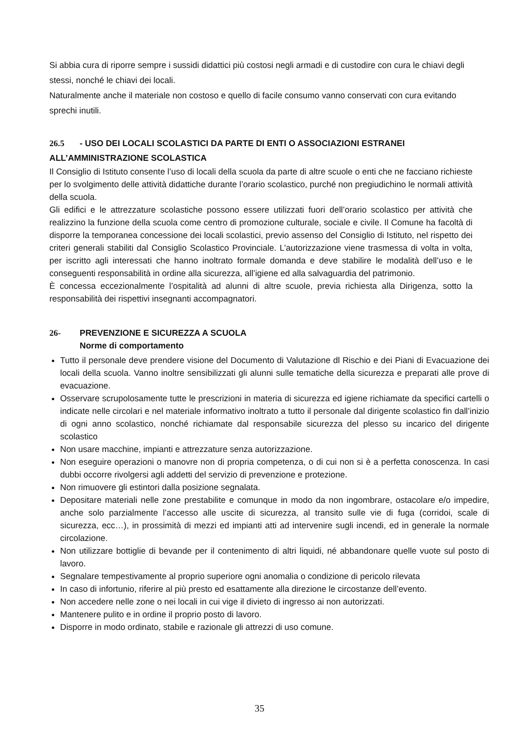Si abbia cura di riporre sempre i sussidi didattici più costosi negli armadi e di custodire con cura le chiavi degli stessi, nonché le chiavi dei locali.
Naturalmente anche il materiale non costoso e quello di facile consumo vanno conservati con cura evitando sprechi inutili.
26.5 - USO DEI LOCALI SCOLASTICI DA PARTE DI ENTI O ASSOCIAZIONI ESTRANEI ALL’AMMINISTRAZIONE SCOLASTICA
Il Consiglio di Istituto consente l’uso di locali della scuola da parte di altre scuole o enti che ne facciano richieste per lo svolgimento delle attività didattiche durante l’orario scolastico, purché non pregiudichino le normali attività della scuola.
Gli edifici e le attrezzature scolastiche possono essere utilizzati fuori dell’orario scolastico per attività che realizzino la funzione della scuola come centro di promozione culturale, sociale e civile. Il Comune ha facoltà di disporre la temporanea concessione dei locali scolastici, previo assenso del Consiglio di Istituto, nel rispetto dei criteri generali stabiliti dal Consiglio Scolastico Provinciale. L’autorizzazione viene trasmessa di volta in volta, per iscritto agli interessati che hanno inoltrato formale domanda e deve stabilire le modalità dell’uso e le conseguenti responsabilità in ordine alla sicurezza, all’igiene ed alla salvaguardia del patrimonio.
È concessa eccezionalmente l’ospitalità ad alunni di altre scuole, previa richiesta alla Dirigenza, sotto la responsabilità dei rispettivi insegnanti accompagnatori.
26- PREVENZIONE E SICUREZZA A SCUOLA
Norme di comportamento
Tutto il personale deve prendere visione del Documento di Valutazione dl Rischio e dei Piani di Evacuazione dei locali della scuola. Vanno inoltre sensibilizzati gli alunni sulle tematiche della sicurezza e preparati alle prove di evacuazione.
Osservare scrupolosamente tutte le prescrizioni in materia di sicurezza ed igiene richiamate da specifici cartelli o indicate nelle circolari e nel materiale informativo inoltrato a tutto il personale dal dirigente scolastico fin dall’inizio di ogni anno scolastico, nonché richiamate dal responsabile sicurezza del plesso su incarico del dirigente scolastico
Non usare macchine, impianti e attrezzature senza autorizzazione.
Non eseguire operazioni o manovre non di propria competenza, o di cui non si è a perfetta conoscenza. In casi dubbi occorre rivolgersi agli addetti del servizio di prevenzione e protezione.
Non rimuovere gli estintori dalla posizione segnalata.
Depositare materiali nelle zone prestabilite e comunque in modo da non ingombrare, ostacolare e/o impedire, anche solo parzialmente l’accesso alle uscite di sicurezza, al transito sulle vie di fuga (corridoi, scale di sicurezza, ecc…), in prossimità di mezzi ed impianti atti ad intervenire sugli incendi, ed in generale la normale circolazione.
Non utilizzare bottiglie di bevande per il contenimento di altri liquidi, né abbandonare quelle vuote sul posto di lavoro.
Segnalare tempestivamente al proprio superiore ogni anomalia o condizione di pericolo rilevata
In caso di infortunio, riferire al più presto ed esattamente alla direzione le circostanze dell’evento.
Non accedere nelle zone o nei locali in cui vige il divieto di ingresso ai non autorizzati.
Mantenere pulito e in ordine il proprio posto di lavoro.
Disporre in modo ordinato, stabile e razionale gli attrezzi di uso comune.
35